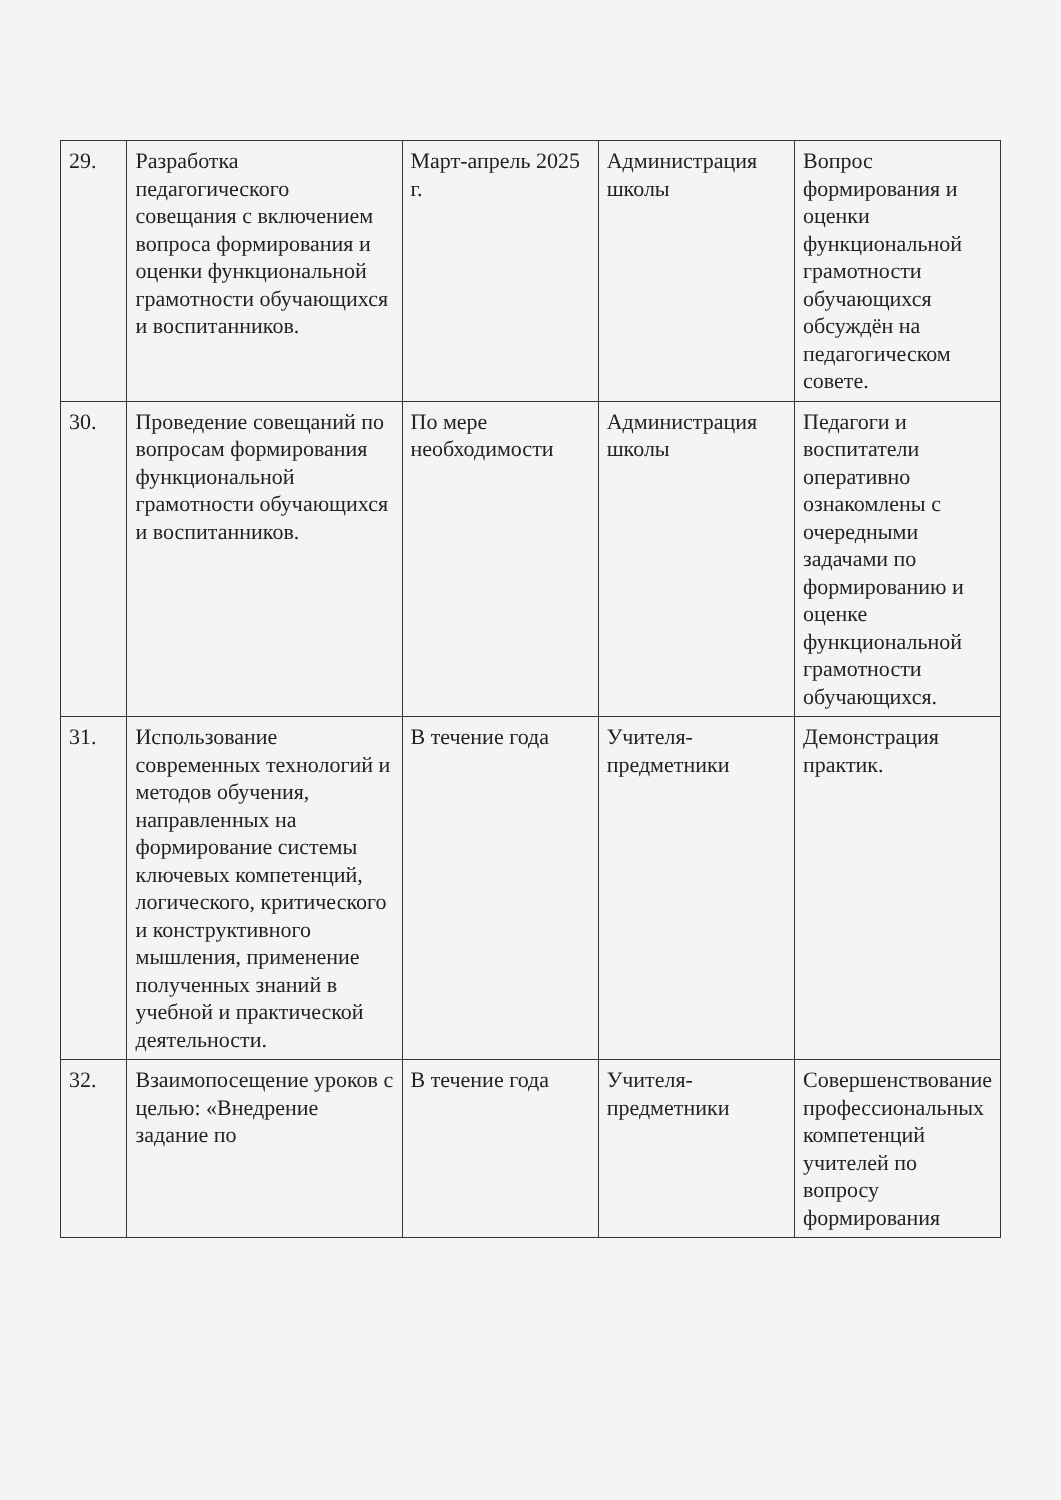| 29. | Разработка педагогического совещания с включением вопроса формирования и оценки функциональной грамотности обучающихся и воспитанников. | Март-апрель 2025 г. | Администрация школы | Вопрос формирования и оценки функциональной грамотности обучающихся обсуждён на педагогическом совете. |
| 30. | Проведение совещаний по вопросам формирования функциональной грамотности обучающихся и воспитанников. | По мере необходимости | Администрация школы | Педагоги и воспитатели оперативно ознакомлены с очередными задачами по формированию и оценке функциональной грамотности обучающихся. |
| 31. | Использование современных технологий и методов обучения, направленных на формирование системы ключевых компетенций, логического, критического и конструктивного мышления, применение полученных знаний в учебной и практической деятельности. | В течение года | Учителя-предметники | Демонстрация практик. |
| 32. | Взаимопосещение уроков с целью: «Внедрение задание по | В течение года | Учителя-предметники | Совершенствование профессиональных компетенций учителей по вопросу формирования |